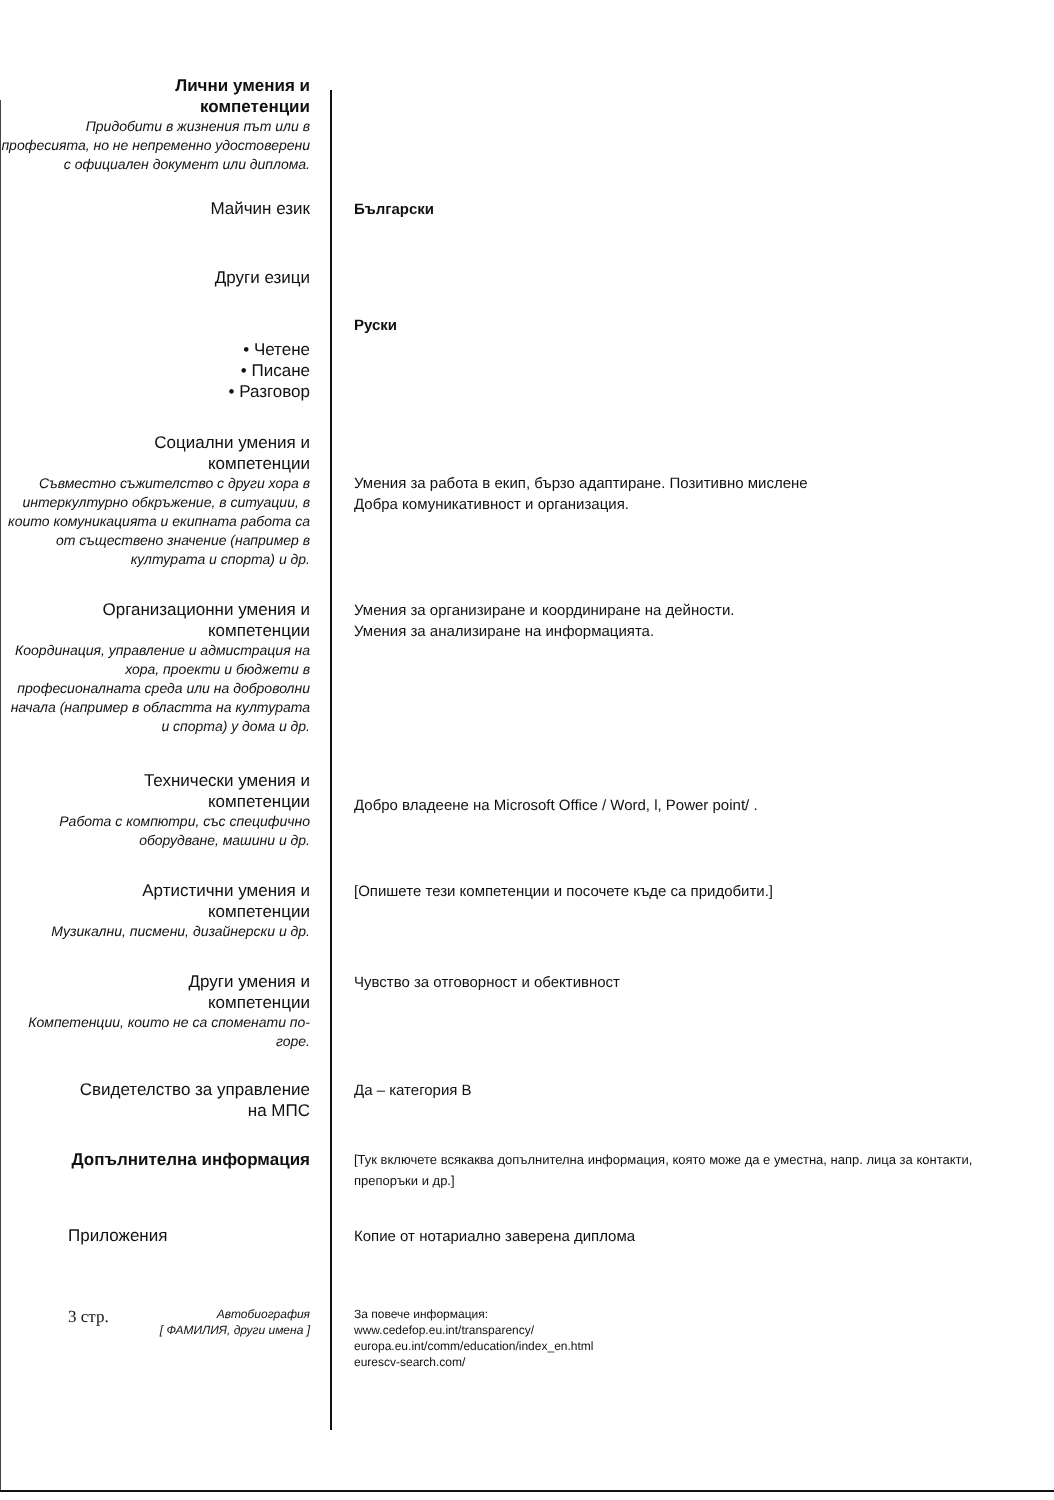Лични умения и
компетенции
Придобити в жизнения път или в професията, но не непременно удостоверени с официален документ или диплома.
Майчин език Български
Други езици
Руски
• Четене
• Писане
• Разговор
Социални умения и
компетенции
Съвместно съжителство с други хора в интеркултурно обкръжение, в ситуации, в които комуникацията и екипната работа са от съществено значение (например в културата и спорта) и др.
Умения за работа в екип, бързо адаптиране. Позитивно мислене
Добра комуникативност и организация.
Организационни умения и
компетенции
Координация, управление и адмистрация на хора, проекти и бюджети в професионалната среда или на доброволни начала (например в областта на културата и спорта) у дома и др.
Умения за организиране и координиране на дейности.
Умения за анализиране на информацията.
Технически умения и
компетенции
Работа с компютри, със специфично оборудване, машини и др.
Добро владеене на Microsoft Office / Word, l, Power point/ .
Артистични умения и
компетенции
Музикални, писмени, дизайнерски и др.
[Опишете тези компетенции и посочете къде са придобити.]
Други умения и
компетенции
Компетенции, които не са споменати по-горе.
Чувство за отговорност и обективност
Свидетелство за управление
на МПС
Да – категория В
Допълнителна информация
[Тук включете всякаква допълнителна информация, която може да е уместна, напр. лица за контакти, препоръки и др.]
Приложения Копие от нотариално заверена диплома
3 стр. Автобиография
[ ФАМИЛИЯ, други имена ]
За повече информация:
www.cedefop.eu.int/transparency/
europa.eu.int/comm/education/index_en.html
eurescv-search.com/